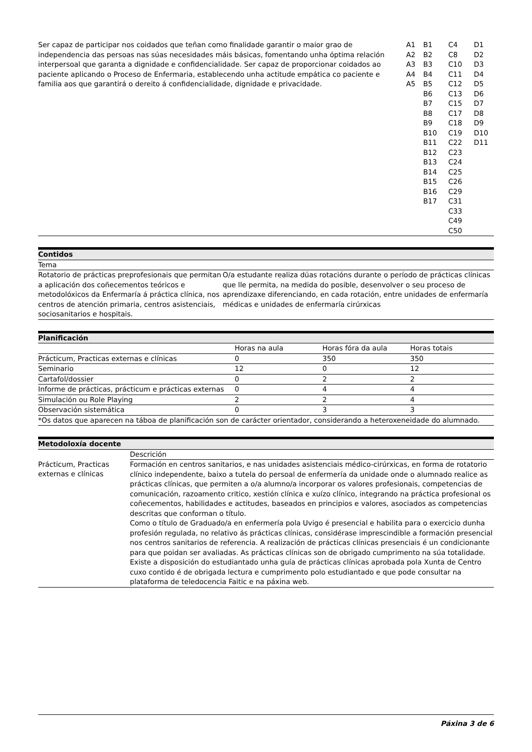| Ser capaz de participar nos coidados que teñan como finalidade garantir o maior grao de independencia das persoas nas súas necesidades máis básicas, fomentando unha óptima relación interpersoal que garanta a dignidade e confidencialidade. Ser capaz de proporcionar coidados ao paciente aplicando o Proceso de Enfermaria, establecendo unha actitude empática co paciente e familia aos que garantirá o dereito á confidencialidade, dignidade e privacidade. | A1 A2 A3 A4 A5 | B1 B2 B3 B4 B5 B6 B7 B8 B9 B10 B11 B12 B13 B14 B15 B16 B17 | C4 C8 C10 C11 C12 C13 C15 C17 C18 C19 C22 C23 C24 C25 C26 C29 C31 C33 C49 C50 | D1 D2 D3 D4 D5 D6 D7 D8 D9 D10 D11 |
| Contidos | |
| Tema | |
| Rotatorio de prácticas preprofesionais que permitan a aplicación dos coñecementos teóricos e metodolóxicos da Enfermaría á práctica clínica, nos centros de atención primaria, centros asistenciais, sociosanitarios e hospitais. | O/a estudante realiza dúas rotacións durante o período de prácticas clínicas que lle permita, na medida do posible, desenvolver o seu proceso de aprendizaxe diferenciando, en cada rotación, entre unidades de enfermaría médicas e unidades de enfermaría cirúrxicas |
| Planificación | | | |
| | Horas na aula | Horas fóra da aula | Horas totais |
| Prácticum, Practicas externas e clínicas | 0 | 350 | 350 |
| Seminario | 12 | 0 | 12 |
| Cartafol/dossier | 0 | 2 | 2 |
| Informe de prácticas, prácticum e prácticas externas | 0 | 4 | 4 |
| Simulación ou Role Playing | 2 | 2 | 4 |
| Observación sistemática | 0 | 3 | 3 |
| *Os datos que aparecen na táboa de planificación son de carácter orientador, considerando a heteroxeneidade do alumnado. | | | |
| Metodoloxía docente | |
| | Descrición |
| Prácticum, Practicas externas e clínicas | Formación en centros sanitarios, e nas unidades asistenciais médico-cirúrxicas, en forma de rotatorio clínico independente, baixo a tutela do persoal de enfermería da unidade onde o alumnado realice as prácticas clínicas, que permiten a o/a alumno/a incorporar os valores profesionais, competencias de comunicación, razoamento critico, xestión clínica e xuízo clínico, integrando na práctica profesional os coñecementos, habilidades e actitudes, baseados en principios e valores, asociados as competencias descritas que conforman o título. Como o título de Graduado/a en enfermería pola Uvigo é presencial e habilita para o exercicio dunha profesión regulada, no relativo ás prácticas clínicas, considérase imprescindible a formación presencial nos centros sanitarios de referencia. A realización de prácticas clínicas presenciais é un condicionante para que poidan ser avaliadas. As prácticas clínicas son de obrigado cumprimento na súa totalidade. Existe a disposición do estudiantado unha guía de prácticas clínicas aprobada pola Xunta de Centro cuxo contido é de obrigada lectura e cumprimento polo estudiantado e que pode consultar na plataforma de teledocencia Faitic e na páxina web. |
Páxina 3 de 6